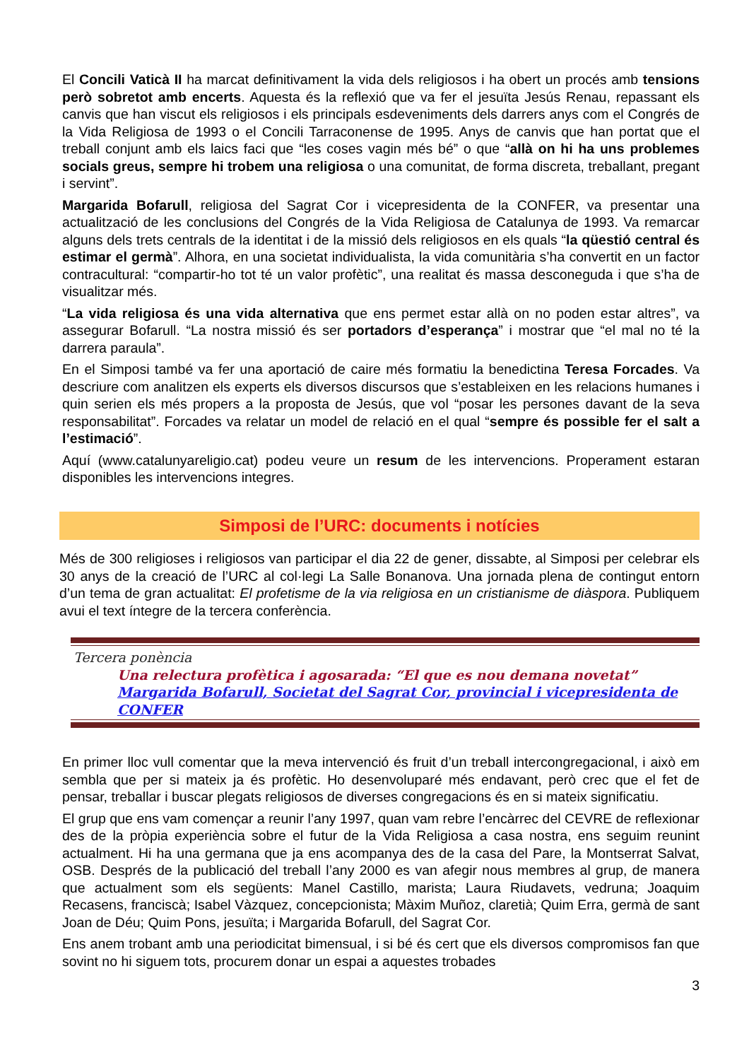El Concili Vaticà II ha marcat definitivament la vida dels religiosos i ha obert un procés amb tensions però sobretot amb encerts. Aquesta és la reflexió que va fer el jesuïta Jesús Renau, repassant els canvis que han viscut els religiosos i els principals esdeveniments dels darrers anys com el Congrés de la Vida Religiosa de 1993 o el Concili Tarraconense de 1995. Anys de canvis que han portat que el treball conjunt amb els laics faci que “les coses vagin més bé” o que “allà on hi ha uns problemes socials greus, sempre hi trobem una religiosa o una comunitat, de forma discreta, treballant, pregant i servint”.
Margarida Bofarull, religiosa del Sagrat Cor i vicepresidenta de la CONFER, va presentar una actualització de les conclusions del Congrés de la Vida Religiosa de Catalunya de 1993. Va remarcar alguns dels trets centrals de la identitat i de la missió dels religiosos en els quals “la qüestió central és estimar el germà”. Alhora, en una societat individualista, la vida comunitària s’ha convertit en un factor contracultural: “compartir-ho tot té un valor profètic”, una realitat és massa desconeguda i que s’ha de visualitzar més.
“La vida religiosa és una vida alternativa que ens permet estar allà on no poden estar altres”, va assegurar Bofarull. “La nostra missió és ser portadors d’esperança” i mostrar que “el mal no té la darrera paraula”.
En el Simposi també va fer una aportació de caire més formatiu la benedictina Teresa Forcades. Va descriure com analitzen els experts els diversos discursos que s’estableixen en les relacions humanes i quin serien els més propers a la proposta de Jesús, que vol “posar les persones davant de la seva responsabilitat”. Forcades va relatar un model de relació en el qual “sempre és possible fer el salt a l’estimació”.
Aquí (www.catalunyareligio.cat) podeu veure un resum de les intervencions. Properament estaran disponibles les intervencions integres.
Simposi de l’URC: documents i notícies
Més de 300 religioses i religiosos van participar el dia 22 de gener, dissabte, al Simposi per celebrar els 30 anys de la creació de l’URC al col·legi La Salle Bonanova. Una jornada plena de contingut entorn d’un tema de gran actualitat: El profetisme de la via religiosa en un cristianisme de diàspora. Publiquem avui el text íntegre de la tercera conferència.
Tercera ponència
Una relectura profètica i agosarada: “El que es nou demana novetat”
Margarida Bofarull, Societat del Sagrat Cor, provincial i vicepresidenta de CONFER
En primer lloc vull comentar que la meva intervenció és fruit d’un treball intercongregacional, i això em sembla que per si mateix ja és profètic. Ho desenvoluparé més endavant, però crec que el fet de pensar, treballar i buscar plegats religiosos de diverses congregacions és en si mateix significatiu.
El grup que ens vam començar a reunir l’any 1997, quan vam rebre l’encàrrec del CEVRE de reflexionar des de la pròpia experiència sobre el futur de la Vida Religiosa a casa nostra, ens seguim reunint actualment. Hi ha una germana que ja ens acompanya des de la casa del Pare, la Montserrat Salvat, OSB. Després de la publicació del treball l’any 2000 es van afegir nous membres al grup, de manera que actualment som els següents: Manel Castillo, marista; Laura Riudavets, vedruna; Joaquim Recasens, franciscà; Isabel Vàzquez, concepcionista; Màxim Muñoz, claretià; Quim Erra, germà de sant Joan de Déu; Quim Pons, jesuïta; i Margarida Bofarull, del Sagrat Cor.
Ens anem trobant amb una periodicitat bimensual, i si bé és cert que els diversos compromisos fan que sovint no hi siguem tots, procurem donar un espai a aquestes trobades
3